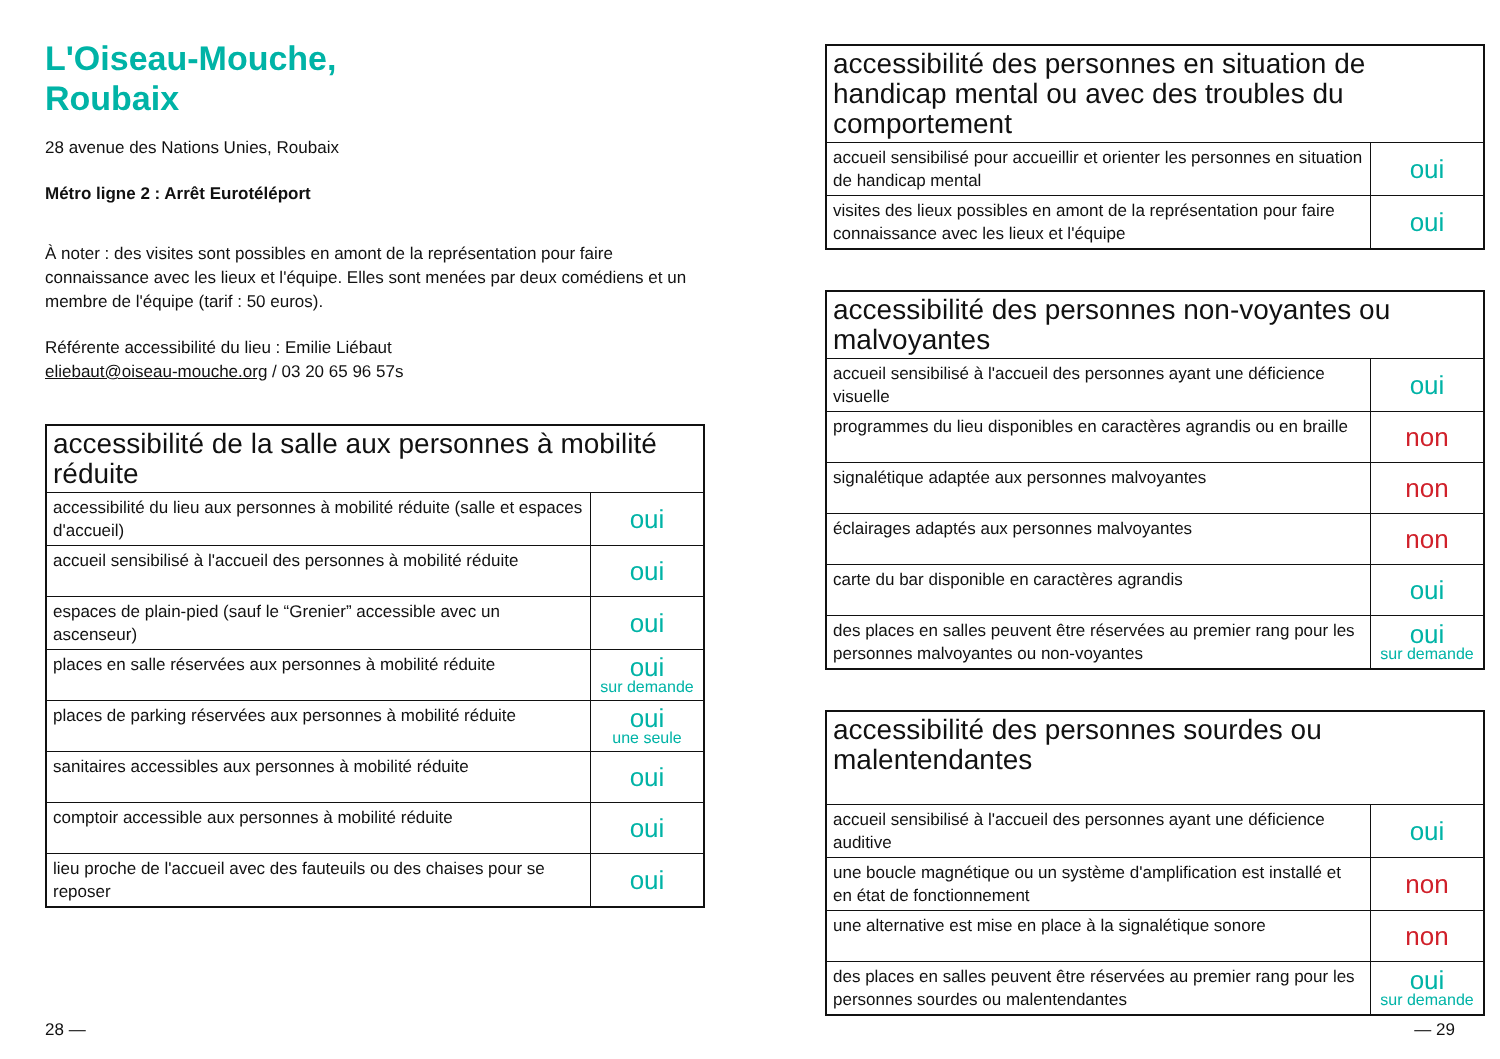L'Oiseau-Mouche,
Roubaix
28 avenue des Nations Unies, Roubaix
Métro ligne 2 : Arrêt Eurotéléport
À noter : des visites sont possibles en amont de la représentation pour faire connaissance avec les lieux et l'équipe. Elles sont menées par deux comédiens et un membre de l'équipe (tarif : 50 euros).
Référente accessibilité du lieu : Emilie Liébaut
eliebaut@oiseau-mouche.org / 03 20 65 96 57s
| accessibilité de la salle aux personnes à mobilité réduite | |
| --- | --- |
| accessibilité du lieu aux personnes à mobilité réduite (salle et espaces d'accueil) | oui |
| accueil sensibilisé à l'accueil des personnes à mobilité réduite | oui |
| espaces de plain-pied (sauf le “Grenier” accessible avec un ascenseur) | oui |
| places en salle réservées aux personnes à mobilité réduite | oui sur demande |
| places de parking réservées aux personnes à mobilité réduite | oui une seule |
| sanitaires accessibles aux personnes à mobilité réduite | oui |
| comptoir accessible aux personnes à mobilité réduite | oui |
| lieu proche de l'accueil avec des fauteuils ou des chaises pour se reposer | oui |
| accessibilité des personnes en situation de handicap mental ou avec des troubles du comportement | |
| --- | --- |
| accueil sensibilisé pour accueillir et orienter les personnes en situation de handicap mental | oui |
| visites des lieux possibles en amont de la représentation pour faire connaissance avec les lieux et l'équipe | oui |
| accessibilité des personnes non-voyantes ou malvoyantes | |
| --- | --- |
| accueil sensibilisé à l'accueil des personnes ayant une déficience visuelle | oui |
| programmes du lieu disponibles en caractères agrandis ou en braille | non |
| signalétique adaptée aux personnes malvoyantes | non |
| éclairages adaptés aux personnes malvoyantes | non |
| carte du bar disponible en caractères agrandis | oui |
| des places en salles peuvent être réservées au premier rang pour les personnes malvoyantes ou non-voyantes | oui sur demande |
| accessibilité des personnes sourdes ou malentendantes | |
| --- | --- |
| accueil sensibilisé à l'accueil des personnes ayant une déficience auditive | oui |
| une boucle magnétique ou un système d'amplification est installé et en état de fonctionnement | non |
| une alternative est mise en place à la signalétique sonore | non |
| des places en salles peuvent être réservées au premier rang pour les personnes sourdes ou malentendantes | oui sur demande |
28 — — 29